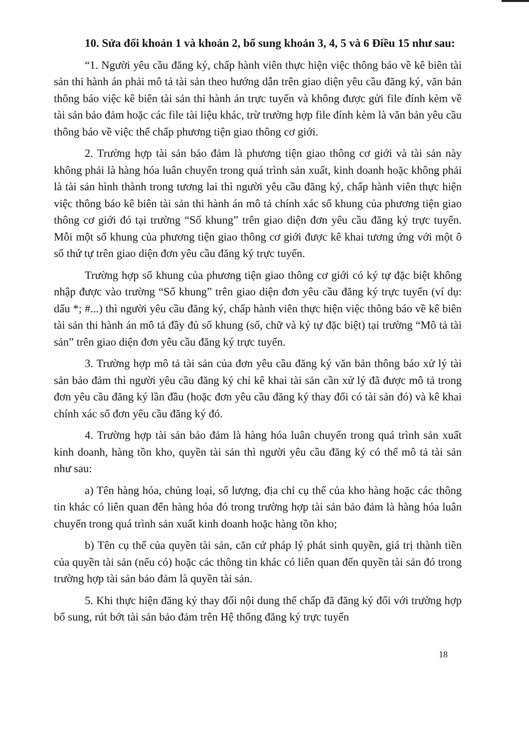10. Sửa đổi khoản 1 và khoản 2, bổ sung khoản 3, 4, 5 và 6 Điều 15 như sau:
“1. Người yêu cầu đăng ký, chấp hành viên thực hiện việc thông báo về kê biên tài sản thi hành án phải mô tả tài sản theo hướng dẫn trên giao diện yêu cầu đăng ký, văn bản thông báo việc kê biên tài sản thi hành án trực tuyến và không được gửi file đính kèm về tài sản bảo đảm hoặc các file tài liệu khác, trừ trường hợp file đính kèm là văn bản yêu cầu thông báo về việc thế chấp phương tiện giao thông cơ giới.
2. Trường hợp tài sản bảo đảm là phương tiện giao thông cơ giới và tài sản này không phải là hàng hóa luân chuyển trong quá trình sản xuất, kinh doanh hoặc không phải là tài sản hình thành trong tương lai thì người yêu cầu đăng ký, chấp hành viên thực hiện việc thông báo kê biên tài sản thi hành án mô tả chính xác số khung của phương tiện giao thông cơ giới đó tại trường “Số khung” trên giao diện đơn yêu cầu đăng ký trực tuyến. Mỗi một số khung của phương tiện giao thông cơ giới được kê khai tương ứng với một ô số thứ tự trên giao diện đơn yêu cầu đăng ký trực tuyến.
Trường hợp số khung của phương tiện giao thông cơ giới có ký tự đặc biệt không nhập được vào trường “Số khung” trên giao diện đơn yêu cầu đăng ký trực tuyến (ví dụ: dấu *; #...) thì người yêu cầu đăng ký, chấp hành viên thực hiện việc thông báo về kê biên tài sản thi hành án mô tả đầy đủ số khung (số, chữ và ký tự đặc biệt) tại trường “Mô tả tài sản” trên giao diện đơn yêu cầu đăng ký trực tuyến.
3. Trường hợp mô tả tài sản của đơn yêu cầu đăng ký văn bản thông báo xử lý tài sản bảo đảm thì người yêu cầu đăng ký chỉ kê khai tài sản cần xử lý đã được mô tả trong đơn yêu cầu đăng ký lần đầu (hoặc đơn yêu cầu đăng ký thay đổi có tài sản đó) và kê khai chính xác số đơn yêu cầu đăng ký đó.
4. Trường hợp tài sản bảo đảm là hàng hóa luân chuyển trong quá trình sản xuất kinh doanh, hàng tồn kho, quyền tài sản thì người yêu cầu đăng ký có thể mô tả tài sản như sau:
a) Tên hàng hóa, chủng loại, số lượng, địa chỉ cụ thể của kho hàng hoặc các thông tin khác có liên quan đến hàng hóa đó trong trường hợp tài sản bảo đảm là hàng hóa luân chuyển trong quá trình sản xuất kinh doanh hoặc hàng tồn kho;
b) Tên cụ thể của quyền tài sản, căn cứ pháp lý phát sinh quyền, giá trị thành tiền của quyền tài sản (nếu có) hoặc các thông tin khác có liên quan đến quyền tài sản đó trong trường hợp tài sản bảo đảm là quyền tài sản.
5. Khi thực hiện đăng ký thay đổi nội dung thế chấp đã đăng ký đối với trường hợp bổ sung, rút bớt tài sản bảo đảm trên Hệ thống đăng ký trực tuyến
18